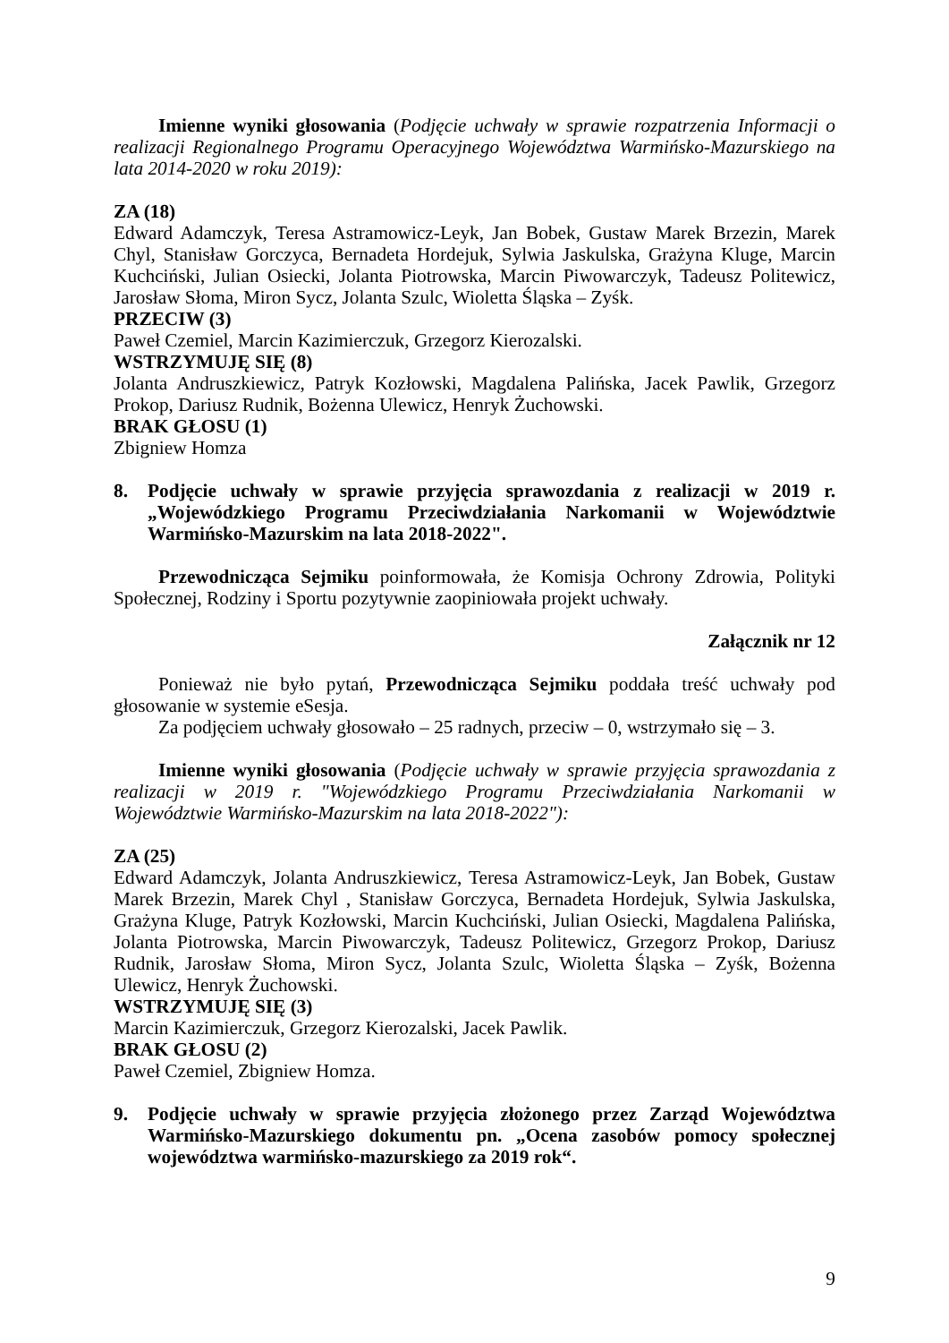Imienne wyniki głosowania (Podjęcie uchwały w sprawie rozpatrzenia Informacji o realizacji Regionalnego Programu Operacyjnego Województwa Warmińsko-Mazurskiego na lata 2014-2020 w roku 2019):
ZA (18)
Edward Adamczyk, Teresa Astramowicz-Leyk, Jan Bobek, Gustaw Marek Brzezin, Marek Chyl, Stanisław Gorczyca, Bernadeta Hordejuk, Sylwia Jaskulska, Grażyna Kluge, Marcin Kuchciński, Julian Osiecki, Jolanta Piotrowska, Marcin Piwowarczyk, Tadeusz Politewicz, Jarosław Słoma, Miron Sycz, Jolanta Szulc, Wioletta Śląska – Zyśk.
PRZECIW (3)
Paweł Czemiel, Marcin Kazimierczuk, Grzegorz Kierozalski.
WSTRZYMUJĘ SIĘ (8)
Jolanta Andruszkiewicz, Patryk Kozłowski, Magdalena Palińska, Jacek Pawlik, Grzegorz Prokop, Dariusz Rudnik, Bożenna Ulewicz, Henryk Żuchowski.
BRAK GŁOSU (1)
Zbigniew Homza
8. Podjęcie uchwały w sprawie przyjęcia sprawozdania z realizacji w 2019 r. „Wojewódzkiego Programu Przeciwdziałania Narkomanii w Województwie Warmińsko-Mazurskim na lata 2018-2022".
Przewodnicząca Sejmiku poinformowała, że Komisja Ochrony Zdrowia, Polityki Społecznej, Rodziny i Sportu pozytywnie zaopiniowała projekt uchwały.
Załącznik nr 12
Ponieważ nie było pytań, Przewodnicząca Sejmiku poddała treść uchwały pod głosowanie w systemie eSesja.
Za podjęciem uchwały głosowało – 25 radnych, przeciw – 0, wstrzymało się – 3.
Imienne wyniki głosowania (Podjęcie uchwały w sprawie przyjęcia sprawozdania z realizacji w 2019 r. "Wojewódzkiego Programu Przeciwdziałania Narkomanii w Województwie Warmińsko-Mazurskim na lata 2018-2022"):
ZA (25)
Edward Adamczyk, Jolanta Andruszkiewicz, Teresa Astramowicz-Leyk, Jan Bobek, Gustaw Marek Brzezin, Marek Chyl , Stanisław Gorczyca, Bernadeta Hordejuk, Sylwia Jaskulska, Grażyna Kluge, Patryk Kozłowski, Marcin Kuchciński, Julian Osiecki, Magdalena Palińska, Jolanta Piotrowska, Marcin Piwowarczyk, Tadeusz Politewicz, Grzegorz Prokop, Dariusz Rudnik, Jarosław Słoma, Miron Sycz, Jolanta Szulc, Wioletta Śląska – Zyśk, Bożenna Ulewicz, Henryk Żuchowski.
WSTRZYMUJĘ SIĘ (3)
Marcin Kazimierczuk, Grzegorz Kierozalski, Jacek Pawlik.
BRAK GŁOSU (2)
Paweł Czemiel, Zbigniew Homza.
9. Podjęcie uchwały w sprawie przyjęcia złożonego przez Zarząd Województwa Warmińsko-Mazurskiego dokumentu pn. „Ocena zasobów pomocy społecznej województwa warmińsko-mazurskiego za 2019 rok“.
9